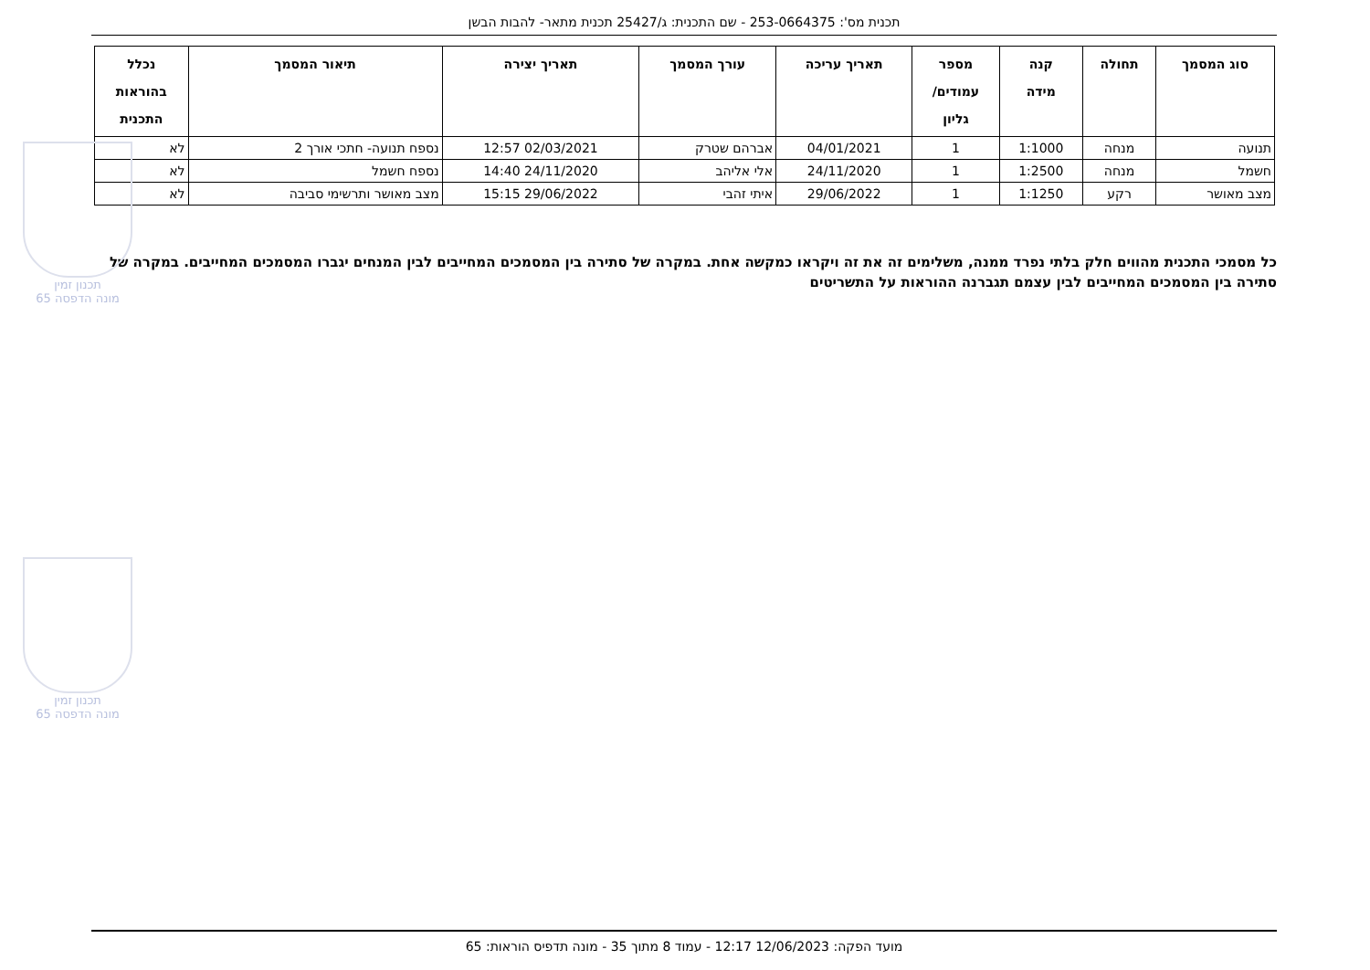תכנית מס': 253-0664375 - שם התכנית: ג/25427 תכנית מתאר- להבות הבשן
| סוג המסמך | תחולה | קנה מידה | מספר עמודים/ גליון | תאריך עריכה | עורך המסמך | תאריך יצירה | תיאור המסמך | נכלל בהוראות התכנית |
| --- | --- | --- | --- | --- | --- | --- | --- | --- |
| תנועה | מנחה | 1:1000 | 1 | 04/01/2021 | אברהם שטרק | 02/03/2021 12:57 | נספח תנועה- חתכי אורך 2 | לא |
| חשמל | מנחה | 1:2500 | 1 | 24/11/2020 | אלי אליהב | 24/11/2020 14:40 | נספח חשמל | לא |
| מצב מאושר | רקע | 1:1250 | 1 | 29/06/2022 | איתי זהבי | 29/06/2022 15:15 | מצב מאושר ותרשימי סביבה | לא |
כל מסמכי התכנית מהווים חלק בלתי נפרד ממנה, משלימים זה את זה ויקראו כמקשה אחת. במקרה של סתירה בין המסמכים המחייבים לבין המנחים יגברו המסמכים המחייבים. במקרה של סתירה בין המסמכים המחייבים לבין עצמם תגברנה ההוראות על התשריטים
תכנון זמין
מונה הדפסה 65
תכנון זמין
מונה הדפסה 65
מועד הפקה: 12/06/2023 12:17 - עמוד 8 מתוך 35 - מונה תדפיס הוראות: 65